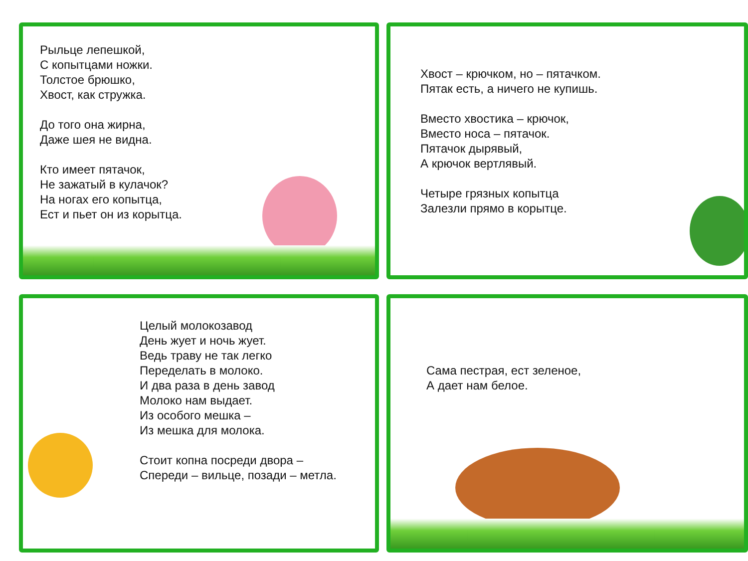Рыльце лепешкой,
С копытцами ножки.
Толстое брюшко,
Хвост, как стружка.
До того она жирна,
Даже шея не видна.
Кто имеет пятачок,
Не зажатый в кулачок?
На ногах его копытца,
Ест и пьет он из корытца.
Хвост – крючком, но – пятачком.
Пятак есть, а ничего не купишь.
Вместо хвостика – крючок,
Вместо носа – пятачок.
Пятачок дырявый,
А крючок вертлявый.
Четыре грязных копытца
Залезли прямо в корытце.
Целый молокозавод
День жует и ночь жует.
Ведь траву не так легко
Переделать в молоко.
И два раза в день завод
Молоко нам выдает.
Из особого мешка –
Из мешка для молока.
Стоит копна посреди двора –
Спереди – вильце, позади – метла.
Сама пестрая, ест зеленое,
А дает нам белое.